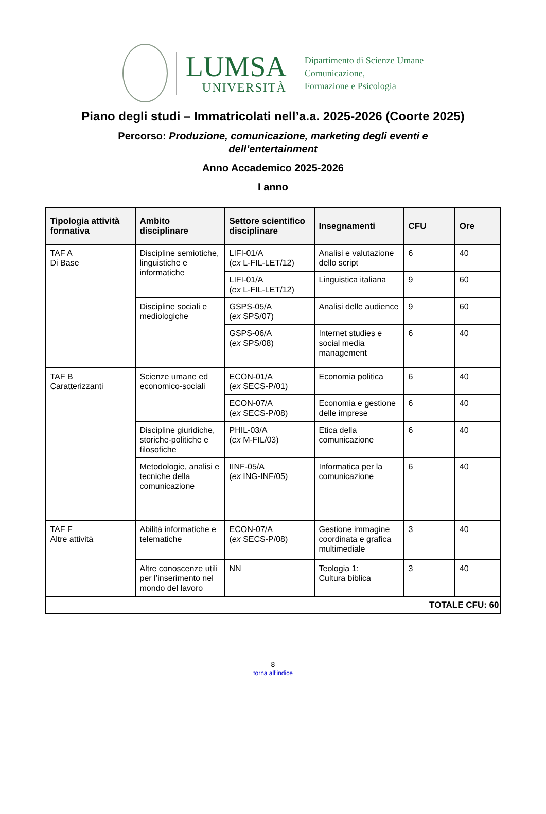LUMSA
UNIVERSITÀ
Dipartimento di Scienze Umane
Comunicazione,
Formazione e Psicologia
Piano degli studi – Immatricolati nell’a.a. 2025-2026 (Coorte 2025)
Percorso: Produzione, comunicazione, marketing degli eventi e
dell’entertainment
Anno Accademico 2025-2026
I anno
| Tipologia attività formativa | Ambito disciplinare | Settore scientifico disciplinare | Insegnamenti | CFU | Ore |
| --- | --- | --- | --- | --- | --- |
| TAF A Di Base | Discipline semiotiche, linguistiche e informatiche | LIFI-01/A ( ex L-FIL-LET/12) | Analisi e valutazione dello script | 6 | 40 |
| | | LIFI-01/A ( ex L-FIL-LET/12) | Linguistica italiana | 9 | 60 |
| | Discipline sociali e mediologiche | GSPS-05/A ( ex SPS/07) | Analisi delle audience | 9 | 60 |
| | | GSPS-06/A ( ex SPS/08) | Internet studies e social media management | 6 | 40 |
| TAF B Caratterizzanti | Scienze umane ed economico-sociali | ECON-01/A ( ex SECS-P/01) | Economia politica | 6 | 40 |
| | | ECON-07/A ( ex SECS-P/08) | Economia e gestione delle imprese | 6 | 40 |
| | Discipline giuridiche, storiche-politiche e filosofiche | PHIL-03/A ( ex M-FIL/03) | Etica della comunicazione | 6 | 40 |
| | Metodologie, analisi e tecniche della comunicazione | IINF-05/A ( ex ING-INF/05) | Informatica per la comunicazione | 6 | 40 |
| TAF F Altre attività | Abilità informatiche e telematiche | ECON-07/A ( ex SECS-P/08) | Gestione immagine coordinata e grafica multimediale | 3 | 40 |
| | Altre conoscenze utili per l’inserimento nel mondo del lavoro | NN | Teologia 1: Cultura biblica | 3 | 40 |
| TOTALE CFU: 60 | | | | | |
8
torna all’indice